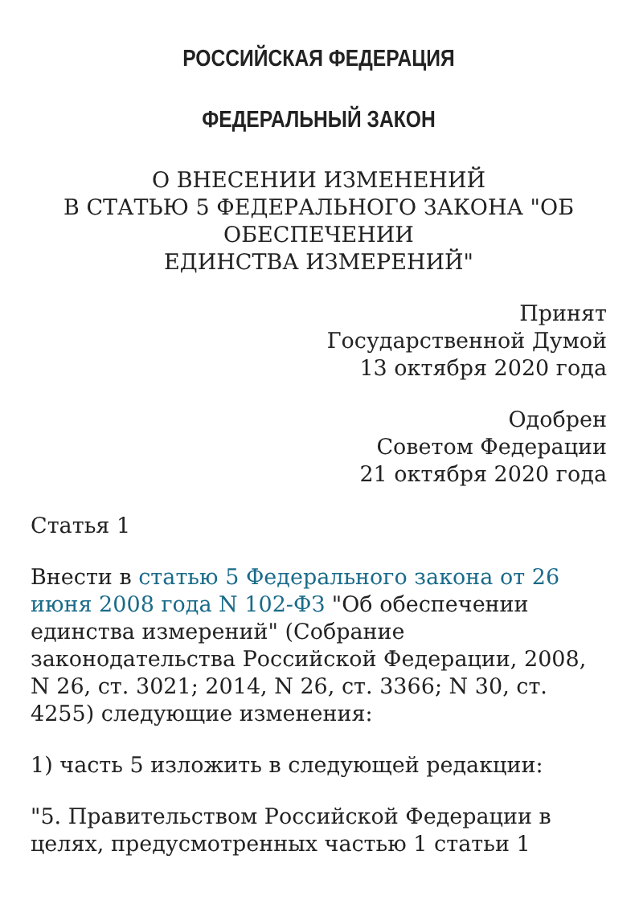РОССИЙСКАЯ ФЕДЕРАЦИЯ
ФЕДЕРАЛЬНЫЙ ЗАКОН
О ВНЕСЕНИИ ИЗМЕНЕНИЙ
В СТАТЬЮ 5 ФЕДЕРАЛЬНОГО ЗАКОНА "ОБ ОБЕСПЕЧЕНИИ
ЕДИНСТВА ИЗМЕРЕНИЙ"
Принят
Государственной Думой
13 октября 2020 года
Одобрен
Советом Федерации
21 октября 2020 года
Статья 1
Внести в статью 5 Федерального закона от 26 июня 2008 года N 102-ФЗ "Об обеспечении единства измерений" (Собрание законодательства Российской Федерации, 2008, N 26, ст. 3021; 2014, N 26, ст. 3366; N 30, ст. 4255) следующие изменения:
1) часть 5 изложить в следующей редакции:
"5. Правительством Российской Федерации в целях, предусмотренных частью 1 статьи 1